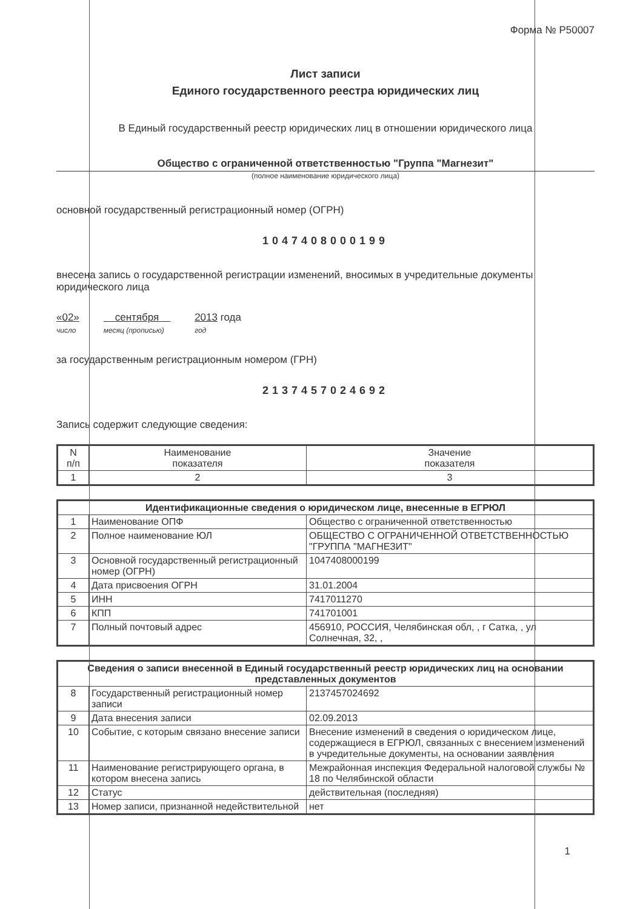Форма № Р50007
Лист записи
Единого государственного реестра юридических лиц
В Единый государственный реестр юридических лиц в отношении юридического лица
Общество с ограниченной ответственностью "Группа "Магнезит"
(полное наименование юридического лица)
основной государственный регистрационный номер (ОГРН)
1047408000199
внесена запись о государственной регистрации изменений, вносимых в учредительные документы юридического лица
«02»
число
сентября
месяц (прописью)
2013 года
год
за государственным регистрационным номером (ГРН)
2137457024692
Запись содержит следующие сведения:
| N п/п | Наименование показателя | Значение показателя |
| 1 | 2 | 3 |
| Идентификационные сведения о юридическом лице, внесенные в ЕГРЮЛ | | |
| --- | --- | --- |
| 1 | Наименование ОПФ | Общество с ограниченной ответственностью |
| 2 | Полное наименование ЮЛ | ОБЩЕСТВО С ОГРАНИЧЕННОЙ ОТВЕТСТВЕННОСТЬЮ "ГРУППА "МАГНЕЗИТ" |
| 3 | Основной государственный регистрационный номер (ОГРН) | 1047408000199 |
| 4 | Дата присвоения ОГРН | 31.01.2004 |
| 5 | ИНН | 7417011270 |
| 6 | КПП | 741701001 |
| 7 | Полный почтовый адрес | 456910, РОССИЯ, Челябинская обл, , г Сатка, , ул Солнечная, 32, , |
| Сведения о записи внесенной в Единый государственный реестр юридических лиц на основании представленных документов | | |
| --- | --- | --- |
| 8 | Государственный регистрационный номер записи | 2137457024692 |
| 9 | Дата внесения записи | 02.09.2013 |
| 10 | Событие, с которым связано внесение записи | Внесение изменений в сведения о юридическом лице, содержащиеся в ЕГРЮЛ, связанных с внесением изменений в учредительные документы, на основании заявления |
| 11 | Наименование регистрирующего органа, в котором внесена запись | Межрайонная инспекция Федеральной налоговой службы № 18 по Челябинской области |
| 12 | Статус | действительная (последняя) |
| 13 | Номер записи, признанной недействительной | нет |
1